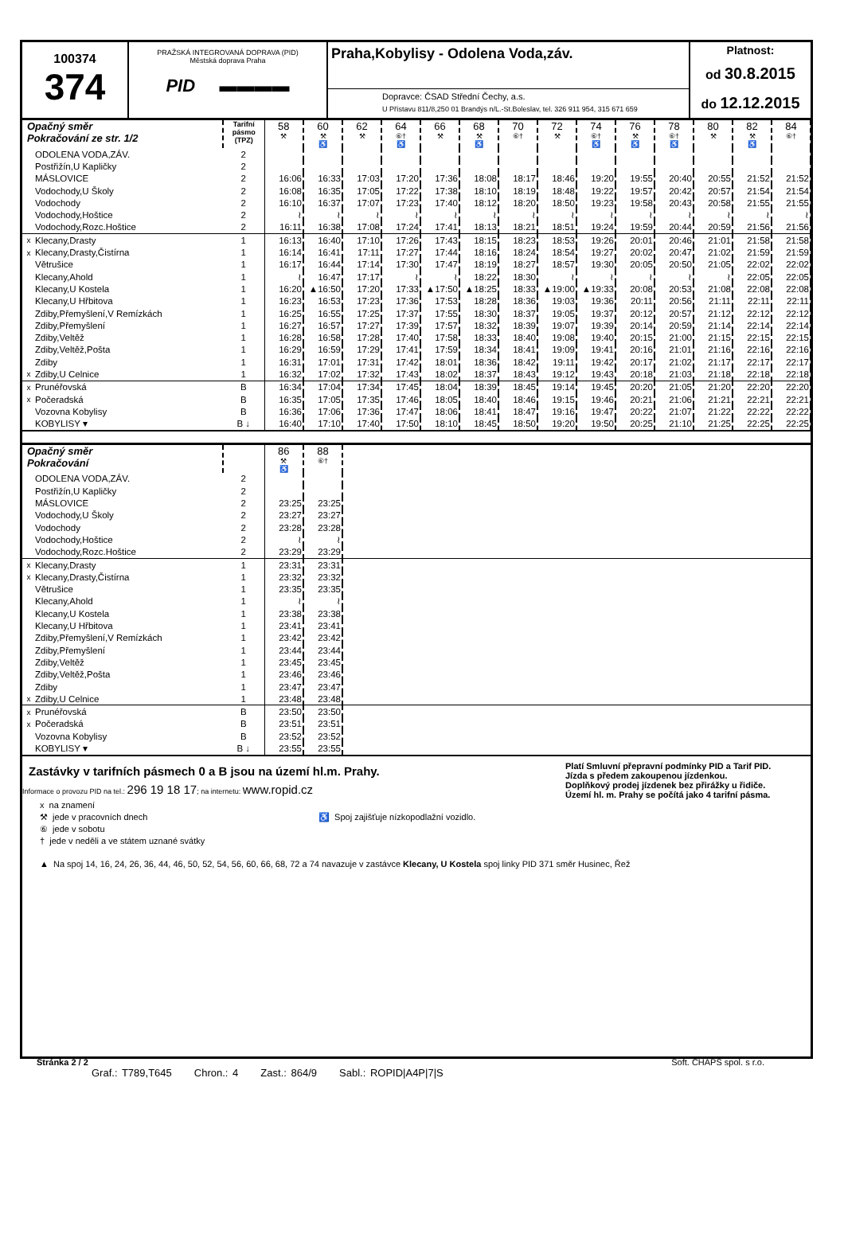100374
374
PRAŽSKÁ INTEGROVANÁ DOPRAVA (PID)
Městská doprava Praha
PID ▬▬▬▬
Praha,Kobylisy - Odolena Voda,záv.
Dopravce: ČSAD Střední Čechy, a.s.
U Přístavu 811/8,250 01 Brandýs n/L.-St.Boleslav, tel. 326 911 954, 315 671 659
Platnost:
od 30.8.2015
do 12.12.2015
| Opačný směr Pokračování ze str. 1/2 | | Tarifní pásmo (TPZ) | 58 ⚒ | 60 ⚒ ♿ | 62 ⚒ | 64 ⑥† ♿ | 66 ⚒ | 68 ⚒ ♿ | 70 ⑥† | 72 ⚒ | 74 ⑥† ♿ | 76 ⚒ ♿ | 78 ⑥† ♿ | 80 ⚒ | 82 ⚒ ♿ | 84 ⑥† |
| --- | --- | --- | --- | --- | --- | --- | --- | --- | --- | --- | --- | --- | --- | --- | --- | --- |
| | ODOLENA VODA,ZÁV. | 2 | | | | | | | | | | | | | | |
| | Postřižín,U Kapličky | 2 | | | | | | | | | | | | | | |
| | MÁSLOVICE | 2 | 16:06 | 16:33 | 17:03 | 17:20 | 17:36 | 18:08 | 18:17 | 18:46 | 19:20 | 19:55 | 20:40 | 20:55 | 21:52 | 21:52 |
| | Vodochody,U Školy | 2 | 16:08 | 16:35 | 17:05 | 17:22 | 17:38 | 18:10 | 18:19 | 18:48 | 19:22 | 19:57 | 20:42 | 20:57 | 21:54 | 21:54 |
| | Vodochody | 2 | 16:10 | 16:37 | 17:07 | 17:23 | 17:40 | 18:12 | 18:20 | 18:50 | 19:23 | 19:58 | 20:43 | 20:58 | 21:55 | 21:55 |
| | Vodochody,Hoštice | 2 | ≀ | ≀ | ≀ | ≀ | ≀ | ≀ | ≀ | ≀ | ≀ | ≀ | ≀ | ≀ | ≀ | ≀ |
| | Vodochody,Rozc.Hoštice | 2 | 16:11 | 16:38 | 17:08 | 17:24 | 17:41 | 18:13 | 18:21 | 18:51 | 19:24 | 19:59 | 20:44 | 20:59 | 21:56 | 21:56 |
| x | Klecany,Drasty | 1 | 16:13 | 16:40 | 17:10 | 17:26 | 17:43 | 18:15 | 18:23 | 18:53 | 19:26 | 20:01 | 20:46 | 21:01 | 21:58 | 21:58 |
| x | Klecany,Drasty,Čistírna | 1 | 16:14 | 16:41 | 17:11 | 17:27 | 17:44 | 18:16 | 18:24 | 18:54 | 19:27 | 20:02 | 20:47 | 21:02 | 21:59 | 21:59 |
| | Větrušice | 1 | 16:17 | 16:44 | 17:14 | 17:30 | 17:47 | 18:19 | 18:27 | 18:57 | 19:30 | 20:05 | 20:50 | 21:05 | 22:02 | 22:02 |
| | Klecany,Ahold | 1 | ≀ | 16:47 | 17:17 | ≀ | ≀ | 18:22 | 18:30 | ≀ | ≀ | ≀ | ≀ | ≀ | 22:05 | 22:05 |
| | Klecany,U Kostela | 1 | 16:20 | ▲16:50 | 17:20 | 17:33 | ▲17:50 | ▲18:25 | 18:33 | ▲19:00 | ▲19:33 | 20:08 | 20:53 | 21:08 | 22:08 | 22:08 |
| | Klecany,U Hřbitova | 1 | 16:23 | 16:53 | 17:23 | 17:36 | 17:53 | 18:28 | 18:36 | 19:03 | 19:36 | 20:11 | 20:56 | 21:11 | 22:11 | 22:11 |
| | Zdiby,Přemyšlení,V Remízkách | 1 | 16:25 | 16:55 | 17:25 | 17:37 | 17:55 | 18:30 | 18:37 | 19:05 | 19:37 | 20:12 | 20:57 | 21:12 | 22:12 | 22:12 |
| | Zdiby,Přemyšlení | 1 | 16:27 | 16:57 | 17:27 | 17:39 | 17:57 | 18:32 | 18:39 | 19:07 | 19:39 | 20:14 | 20:59 | 21:14 | 22:14 | 22:14 |
| | Zdiby,Veltěž | 1 | 16:28 | 16:58 | 17:28 | 17:40 | 17:58 | 18:33 | 18:40 | 19:08 | 19:40 | 20:15 | 21:00 | 21:15 | 22:15 | 22:15 |
| | Zdiby,Veltěž,Pošta | 1 | 16:29 | 16:59 | 17:29 | 17:41 | 17:59 | 18:34 | 18:41 | 19:09 | 19:41 | 20:16 | 21:01 | 21:16 | 22:16 | 22:16 |
| | Zdiby | 1 | 16:31 | 17:01 | 17:31 | 17:42 | 18:01 | 18:36 | 18:42 | 19:11 | 19:42 | 20:17 | 21:02 | 21:17 | 22:17 | 22:17 |
| x | Zdiby,U Celnice | 1 | 16:32 | 17:02 | 17:32 | 17:43 | 18:02 | 18:37 | 18:43 | 19:12 | 19:43 | 20:18 | 21:03 | 21:18 | 22:18 | 22:18 |
| x | Prunéřovská | B | 16:34 | 17:04 | 17:34 | 17:45 | 18:04 | 18:39 | 18:45 | 19:14 | 19:45 | 20:20 | 21:05 | 21:20 | 22:20 | 22:20 |
| x | Počeradská | B | 16:35 | 17:05 | 17:35 | 17:46 | 18:05 | 18:40 | 18:46 | 19:15 | 19:46 | 20:21 | 21:06 | 21:21 | 22:21 | 22:21 |
| | Vozovna Kobylisy | B | 16:36 | 17:06 | 17:36 | 17:47 | 18:06 | 18:41 | 18:47 | 19:16 | 19:47 | 20:22 | 21:07 | 21:22 | 22:22 | 22:22 |
| | KOBYLISY ▾ | B ↓ | 16:40 | 17:10 | 17:40 | 17:50 | 18:10 | 18:45 | 18:50 | 19:20 | 19:50 | 20:25 | 21:10 | 21:25 | 22:25 | 22:25 |
| Opačný směr Pokračování | | | 86 ⚒ ♿ | 88 ⑥† | |
| --- | --- | --- | --- | --- | --- |
| | ODOLENA VODA,ZÁV. | 2 | | | |
| | Postřižín,U Kapličky | 2 | | | |
| | MÁSLOVICE | 2 | 23:25 | 23:25 | |
| | Vodochody,U Školy | 2 | 23:27 | 23:27 | |
| | Vodochody | 2 | 23:28 | 23:28 | |
| | Vodochody,Hoštice | 2 | ≀ | ≀ | |
| | Vodochody,Rozc.Hoštice | 2 | 23:29 | 23:29 | |
| x | Klecany,Drasty | 1 | 23:31 | 23:31 | |
| x | Klecany,Drasty,Čistírna | 1 | 23:32 | 23:32 | |
| | Větrušice | 1 | 23:35 | 23:35 | |
| | Klecany,Ahold | 1 | ≀ | ≀ | |
| | Klecany,U Kostela | 1 | 23:38 | 23:38 | |
| | Klecany,U Hřbitova | 1 | 23:41 | 23:41 | |
| | Zdiby,Přemyšlení,V Remízkách | 1 | 23:42 | 23:42 | |
| | Zdiby,Přemyšlení | 1 | 23:44 | 23:44 | |
| | Zdiby,Veltěž | 1 | 23:45 | 23:45 | |
| | Zdiby,Veltěž,Pošta | 1 | 23:46 | 23:46 | |
| | Zdiby | 1 | 23:47 | 23:47 | |
| x | Zdiby,U Celnice | 1 | 23:48 | 23:48 | |
| x | Prunéřovská | B | 23:50 | 23:50 | |
| x | Počeradská | B | 23:51 | 23:51 | |
| | Vozovna Kobylisy | B | 23:52 | 23:52 | |
| | KOBYLISY ▾ | B ↓ | 23:55 | 23:55 | |
Zastávky v tarifních pásmech 0 a B jsou na území hl.m. Prahy.
Informace o provozu PID na tel.: 296 19 18 17; na internetu: www.ropid.cz
Platí Smluvní přepravní podmínky PID a Tarif PID.
Jízda s předem zakoupenou jízdenkou.
Doplňkový prodej jízdenek bez přirážky u řidiče.
Území hl. m. Prahy se počítá jako 4 tarifní pásma.
x na znamení
⚒ jede v pracovních dnech ♿ Spoj zajišťuje nízkopodlažní vozidlo.
⑥ jede v sobotu
† jede v neděli a ve státem uznané svátky
▲ Na spoj 14, 16, 24, 26, 36, 44, 46, 50, 52, 54, 56, 60, 66, 68, 72 a 74 navazuje v zastávce Klecany, U Kostela spoj linky PID 371 směr Husinec, Řež
Stránka 2 / 2 Soft. CHAPS spol. s r.o.
Graf.: T789,T645 Chron.: 4 Zast.: 864/9 Sabl.: ROPID|A4P|7|S